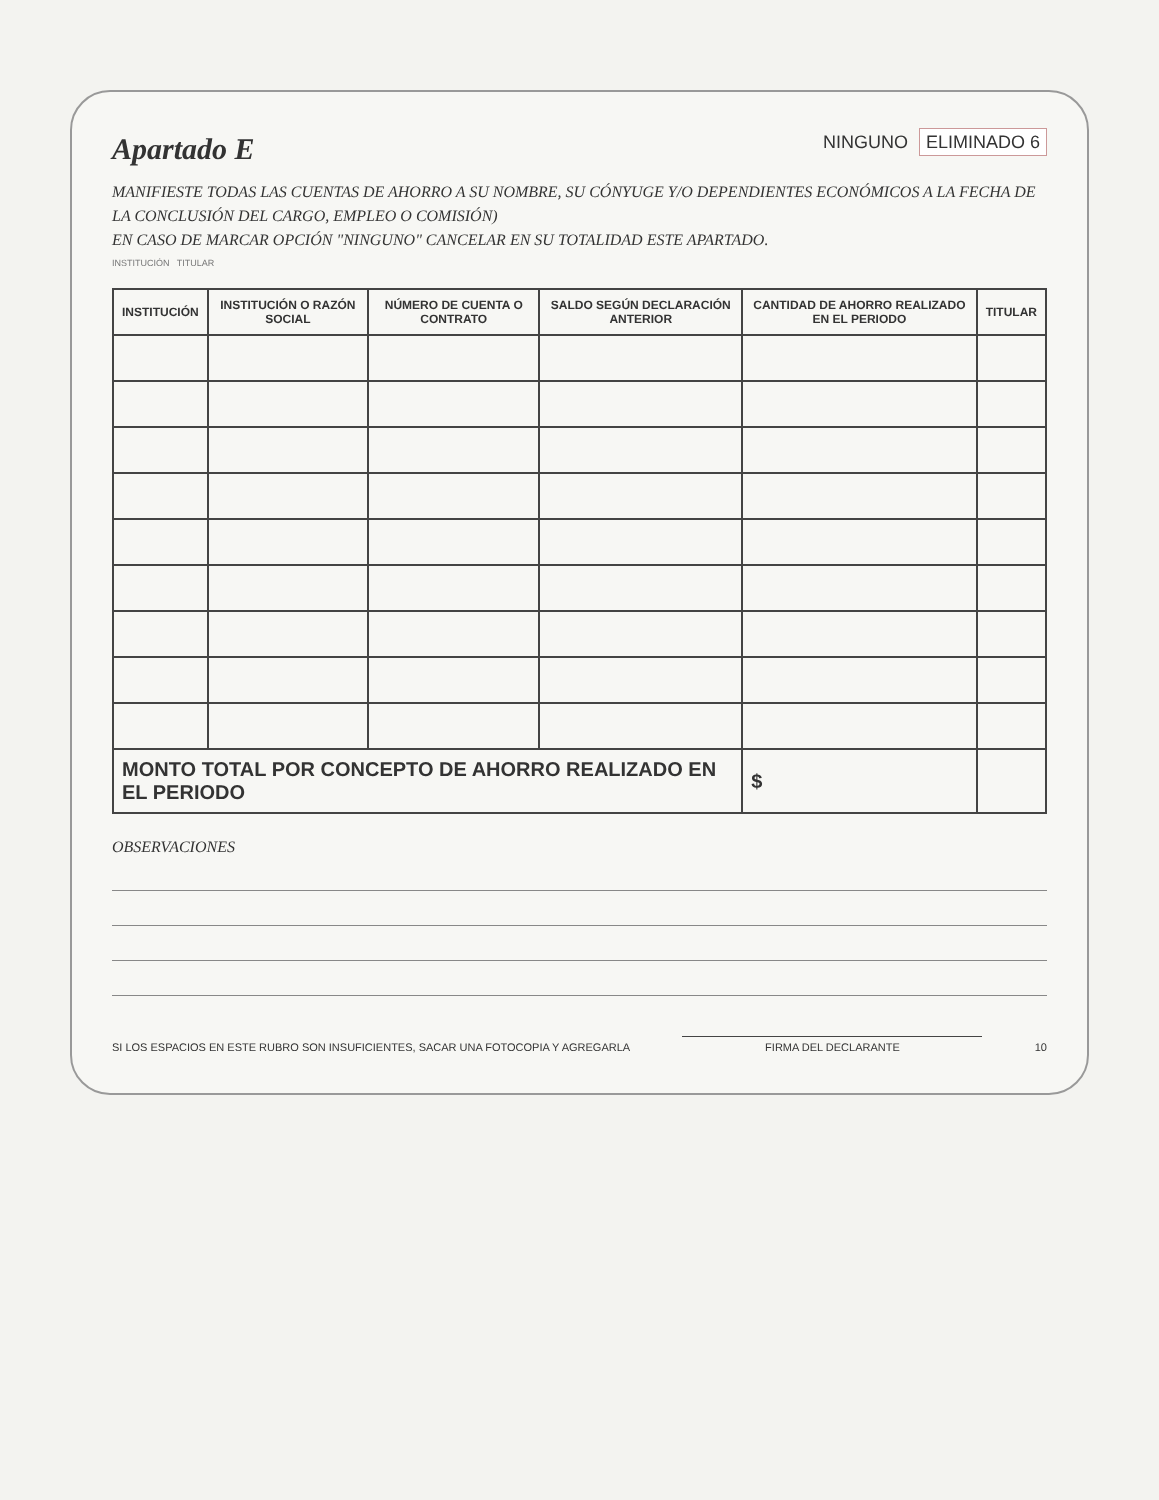Apartado E
NINGUNO ELIMINADO 6
MANIFIESTE TODAS LAS CUENTAS DE AHORRO A SU NOMBRE, SU CÓNYUGE Y/O DEPENDIENTES ECONÓMICOS A LA FECHA DE LA CONCLUSIÓN DEL CARGO, EMPLEO O COMISIÓN)
EN CASO DE MARCAR OPCIÓN "NINGUNO" CANCELAR EN SU TOTALIDAD ESTE APARTADO.
INSTITUCIÓN TITULAR
| INSTITUCIÓN | INSTITUCIÓN O RAZÓN SOCIAL | NÚMERO DE CUENTA O CONTRATO | SALDO SEGÚN DECLARACIÓN ANTERIOR | CANTIDAD DE AHORRO REALIZADO EN EL PERIODO | TITULAR |
| --- | --- | --- | --- | --- | --- |
| MONTO TOTAL POR CONCEPTO DE AHORRO REALIZADO EN EL PERIODO | | | | $ | |
OBSERVACIONES
SI LOS ESPACIOS EN ESTE RUBRO SON INSUFICIENTES, SACAR UNA FOTOCOPIA Y AGREGARLA
FIRMA DEL DECLARANTE
10